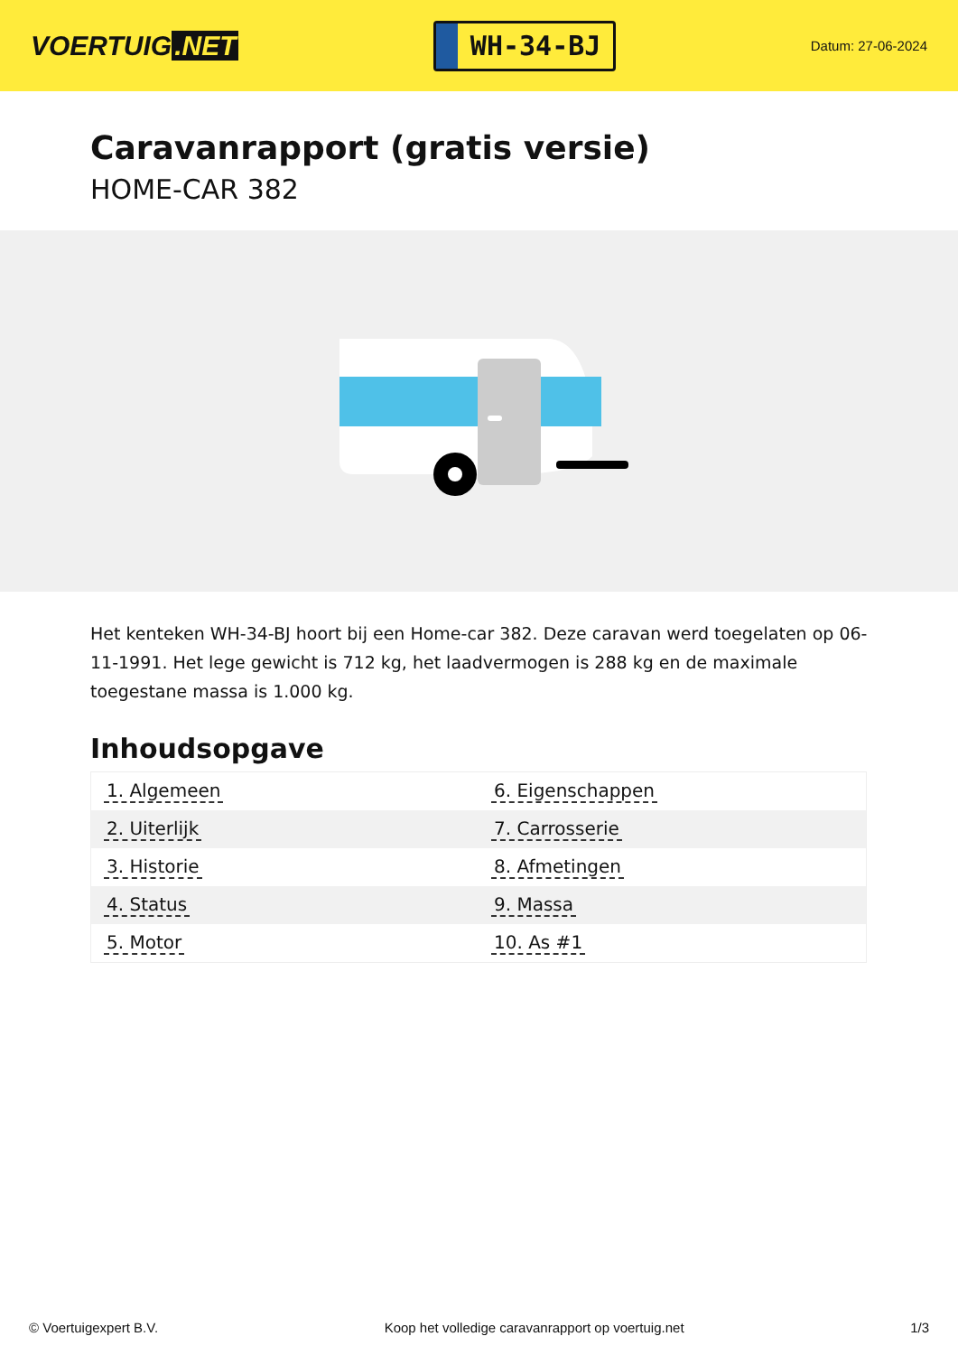VOERTUIG.NET
WH-34-BJ
Datum: 27-06-2024
Caravanrapport (gratis versie)
HOME-CAR 382
Het kenteken WH-34-BJ hoort bij een Home-car 382. Deze caravan werd toegelaten op 06-11-1991. Het lege gewicht is 712 kg, het laadvermogen is 288 kg en de maximale toegestane massa is 1.000 kg.
Inhoudsopgave
| 1. Algemeen | 6. Eigenschappen |
| 2. Uiterlijk | 7. Carrosserie |
| 3. Historie | 8. Afmetingen |
| 4. Status | 9. Massa |
| 5. Motor | 10. As #1 |
© Voertuigexpert B.V. Koop het volledige caravanrapport op voertuig.net 1/3